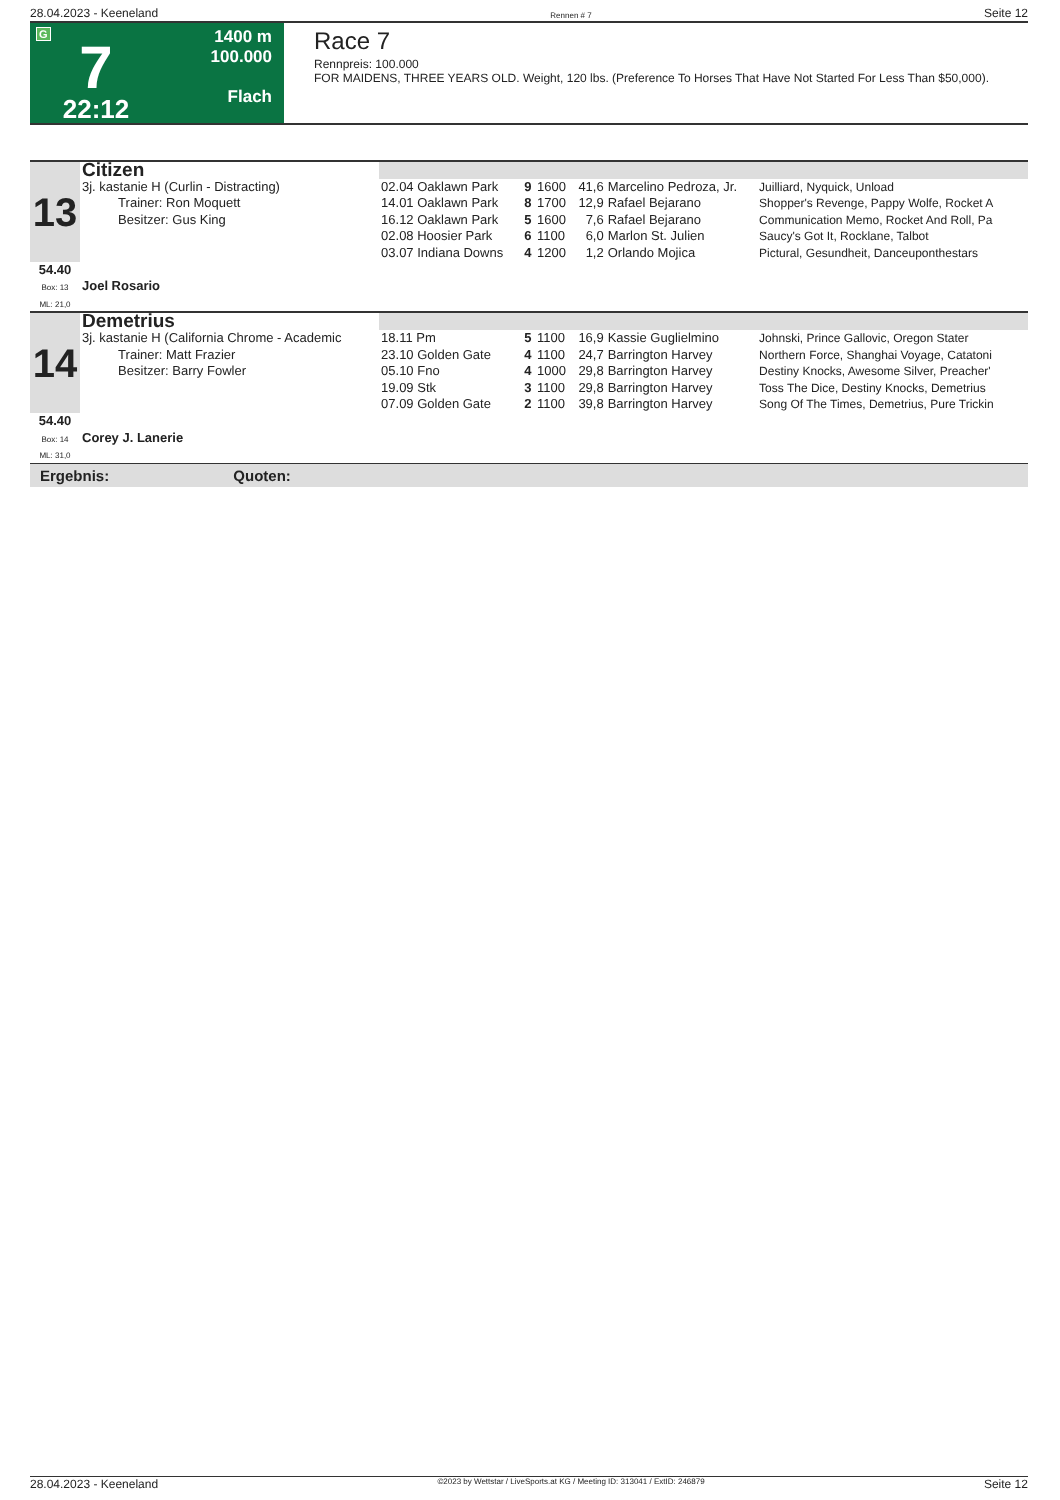28.04.2023 - Keeneland Rennen # 7 Seite 12
G
7
22:12
1400 m
100.000
Flach
Race 7
Rennpreis: 100.000
FOR MAIDENS, THREE YEARS OLD. Weight, 120 lbs. (Preference To Horses That Have Not Started For Less Than $50,000).
| 13 | Citizen | | | | | | |
| | 3j. kastanie H (Curlin - Distracting) Trainer: Ron Moquett Besitzer: Gus King | 02.04 Oaklawn Park 14.01 Oaklawn Park 16.12 Oaklawn Park | 9 8 5 | 1600 1700 1600 | 41,6 12,9 7,6 | Marcelino Pedroza, Jr. Rafael Bejarano Rafael Bejarano | Juilliard, Nyquick, Unload Shopper's Revenge, Pappy Wolfe, Rocket A Communication Memo, Rocket And Roll, Pa |
| | | 02.08 Hoosier Park 03.07 Indiana Downs | 6 4 | 1100 1200 | 6,0 1,2 | Marlon St. Julien Orlando Mojica | Saucy's Got It, Rocklane, Talbot Pictural, Gesundheit, Danceuponthestars |
| 54.40 Box: 13 ML: 21,0 | Joel Rosario | | | | | | |
| 14 | Demetrius | | | | | | |
| | 3j. kastanie H (California Chrome - Academic Trainer: Matt Frazier Besitzer: Barry Fowler | 18.11 Pm 23.10 Golden Gate 05.10 Fno | 5 4 4 | 1100 1100 1000 | 16,9 24,7 29,8 | Kassie Guglielmino Barrington Harvey Barrington Harvey | Johnski, Prince Gallovic, Oregon Stater Northern Force, Shanghai Voyage, Catatoni Destiny Knocks, Awesome Silver, Preacher' |
| | | 19.09 Stk 07.09 Golden Gate | 3 2 | 1100 1100 | 29,8 39,8 | Barrington Harvey Barrington Harvey | Toss The Dice, Destiny Knocks, Demetrius Song Of The Times, Demetrius, Pure Trickin |
| 54.40 Box: 14 ML: 31,0 | Corey J. Lanerie | | | | | | |
Ergebnis: Quoten:
28.04.2023 - Keeneland ©2023 by Wettstar / LiveSports.at KG / Meeting ID: 313041 / ExtID: 246879 Seite 12